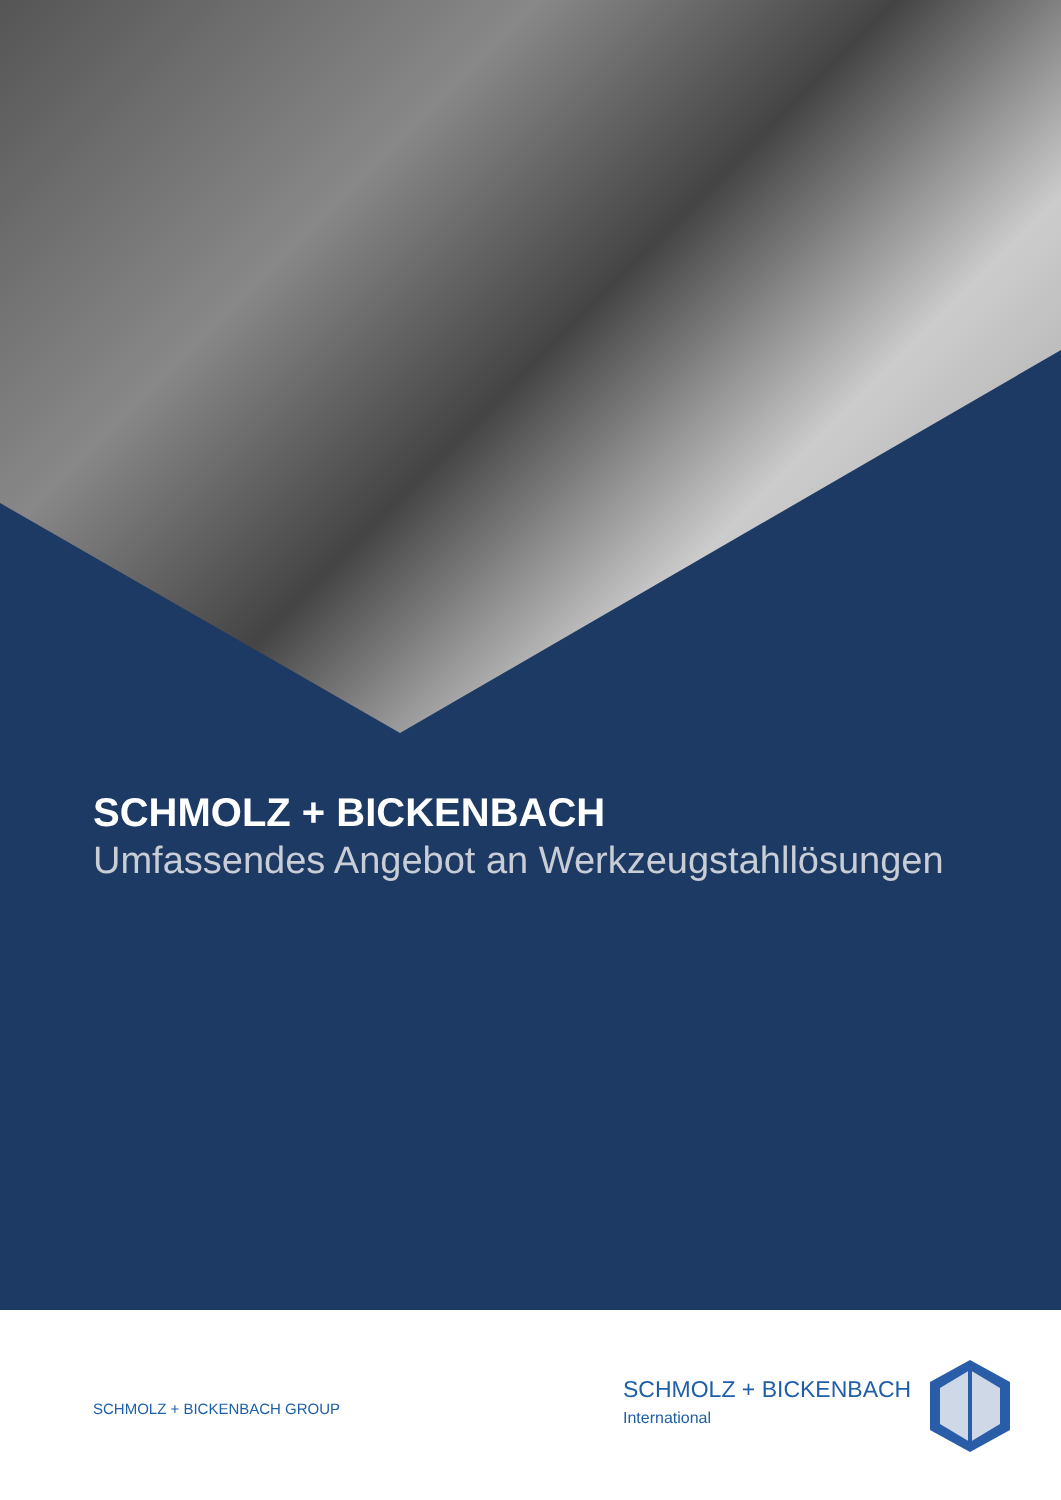SCHMOLZ + BICKENBACH
Umfassendes Angebot an Werkzeugstahllösungen
SCHMOLZ + BICKENBACH GROUP
SCHMOLZ + BICKENBACH
International